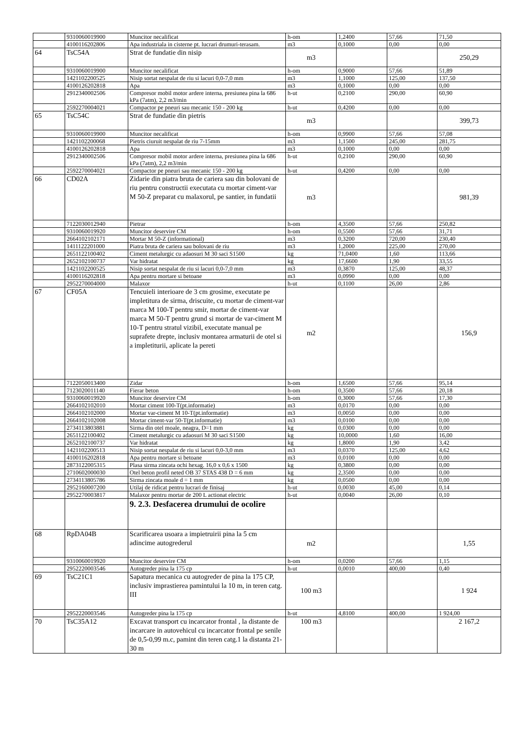| | 9310060019900 | Muncitor necalificat | h-om | 1,2400 | 57,66 | 71,50 |
| | 4100116202806 | Apa industriala in cisterne pt. lucrari drumuri-terasam. | m3 | 0,1000 | 0,00 | 0,00 |
| 64 | TsC54A | Strat de fundatie din nisip | m3 | | | 250,29 |
| | 9310060019900 | Muncitor necalificat | h-om | 0,9000 | 57,66 | 51,89 |
| | 1421102200525 | Nisip sortat nespalat de riu si lacuri 0,0-7,0 mm | m3 | 1,1000 | 125,00 | 137,50 |
| | 4100126202818 | Apa | m3 | 0,1000 | 0,00 | 0,00 |
| | 2912340002506 | Compresor mobil motor ardere interna, presiunea pina la 686 kPa (7atm), 2,2 m3/min | h-ut | 0,2100 | 290,00 | 60,90 |
| | 2592270004021 | Compactor pe pneuri sau mecanic 150 - 200 kg | h-ut | 0,4200 | 0,00 | 0,00 |
| 65 | TsC54C | Strat de fundatie din pietris | m3 | | | 399,73 |
| | 9310060019900 | Muncitor necalificat | h-om | 0,9900 | 57,66 | 57,08 |
| | 1421102200068 | Pietris ciuruit nespalat de riu 7-15mm | m3 | 1,1500 | 245,00 | 281,75 |
| | 4100126202818 | Apa | m3 | 0,1000 | 0,00 | 0,00 |
| | 2912340002506 | Compresor mobil motor ardere interna, presiunea pina la 686 kPa (7atm), 2,2 m3/min | h-ut | 0,2100 | 290,00 | 60,90 |
| | 2592270004021 | Compactor pe pneuri sau mecanic 150 - 200 kg | h-ut | 0,4200 | 0,00 | 0,00 |
| 66 | CD02A | Zidarie din piatra bruta de cariera sau din bolovani de riu pentru constructii executata cu mortar ciment-var M 50-Z preparat cu malaxorul, pe santier, in fundatii | m3 | | | 981,39 |
| | 7122030012940 | Pietrar | h-om | 4,3500 | 57,66 | 250,82 |
| | 9310060019920 | Muncitor deservire CM | h-om | 0,5500 | 57,66 | 31,71 |
| | 2664102102171 | Mortar M 50-Z (informational) | m3 | 0,3200 | 720,00 | 230,40 |
| | 1411122201000 | Piatra bruta de cariera sau bolovani de riu | m3 | 1,2000 | 225,00 | 270,00 |
| | 2651122100402 | Ciment metalurgic cu adaosuri M 30 saci S1500 | kg | 71,0400 | 1,60 | 113,66 |
| | 2652102100737 | Var hidratat | kg | 17,6600 | 1,90 | 33,55 |
| | 1421102200525 | Nisip sortat nespalat de riu si lacuri 0,0-7,0 mm | m3 | 0,3870 | 125,00 | 48,37 |
| | 4100116202818 | Apa pentru mortare si betoane | m3 | 0,0990 | 0,00 | 0,00 |
| | 2952270004000 | Malaxor | h-ut | 0,1100 | 26,00 | 2,86 |
| 67 | CF05A | Tencuieli interioare de 3 cm grosime, executate pe impletitura de sirma, driscuite, cu mortar de ciment-var marca M 100-T pentru smir, mortar de ciment-var marca M 50-T pentru grund si mortar de var-ciment M 10-T pentru stratul vizibil, executate manual pe suprafete drepte, inclusiv montarea armaturii de otel si a impletiturii, aplicate la pereti | m2 | | | 156,9 |
| | 7122050013400 | Zidar | h-om | 1,6500 | 57,66 | 95,14 |
| | 7123020011140 | Fierar beton | h-om | 0,3500 | 57,66 | 20,18 |
| | 9310060019920 | Muncitor deservire CM | h-om | 0,3000 | 57,66 | 17,30 |
| | 2664102102010 | Mortar ciment 100-T(pt.informatie) | m3 | 0,0170 | 0,00 | 0,00 |
| | 2664102102000 | Mortar var-ciment M 10-T(pt.informatie) | m3 | 0,0050 | 0,00 | 0,00 |
| | 2664102102008 | Mortar ciment-var 50-T(pt.informatie) | m3 | 0,0100 | 0,00 | 0,00 |
| | 2734113803881 | Sirma din otel moale, neagra, D=1 mm | kg | 0,0300 | 0,00 | 0,00 |
| | 2651122100402 | Ciment metalurgic cu adaosuri M 30 saci S1500 | kg | 10,0000 | 1,60 | 16,00 |
| | 2652102100737 | Var hidratat | kg | 1,8000 | 1,90 | 3,42 |
| | 1421102200513 | Nisip sortat nespalat de riu si lacuri 0,0-3,0 mm | m3 | 0,0370 | 125,00 | 4,62 |
| | 4100116202818 | Apa pentru mortare si betoane | m3 | 0,0100 | 0,00 | 0,00 |
| | 2873122005315 | Plasa sirma zincata ochi hexag. 16,0 x 0,6 x 1500 | kg | 0,3800 | 0,00 | 0,00 |
| | 2710602000030 | Otel beton profil neted OB 37 STAS 438 D = 6 mm | kg | 2,3500 | 0,00 | 0,00 |
| | 2734113805786 | Sirma zincata moale d = 1 mm | kg | 0,0500 | 0,00 | 0,00 |
| | 2952160007200 | Utilaj de ridicat pentru lucrari de finisaj | h-ut | 0,0030 | 45,00 | 0,14 |
| | 2952270003817 | Malaxor pentru mortar de 200 L actionat electric | h-ut | 0,0040 | 26,00 | 0,10 |
| | | 9. 2.3. Desfacerea drumului de ocolire | | | | |
| 68 | RpDA04B | Scarificarea usoara a impietruirii pina la 5 cm adincime autogrederul | m2 | | | 1,55 |
| | 9310060019920 | Muncitor deservire CM | h-om | 0,0200 | 57,66 | 1,15 |
| | 2952220003546 | Autogreder pina la 175 cp | h-ut | 0,0010 | 400,00 | 0,40 |
| 69 | TsC21C1 | Sapatura mecanica cu autogreder de pina la 175 CP, inclusiv imprastierea pamintului la 10 m, in teren catg. III | 100 m3 | | | 1 924 |
| | 2952220003546 | Autogreder pina la 175 cp | h-ut | 4,8100 | 400,00 | 1 924,00 |
| 70 | TsC35A12 | Excavat transport cu incarcator frontal , la distante de incarcare in autovehicul cu incarcator frontal pe senile de 0,5-0,99 m.c, pamint din teren catg.1 la distanta 21-30 m | 100 m3 | | | 2 167,2 |